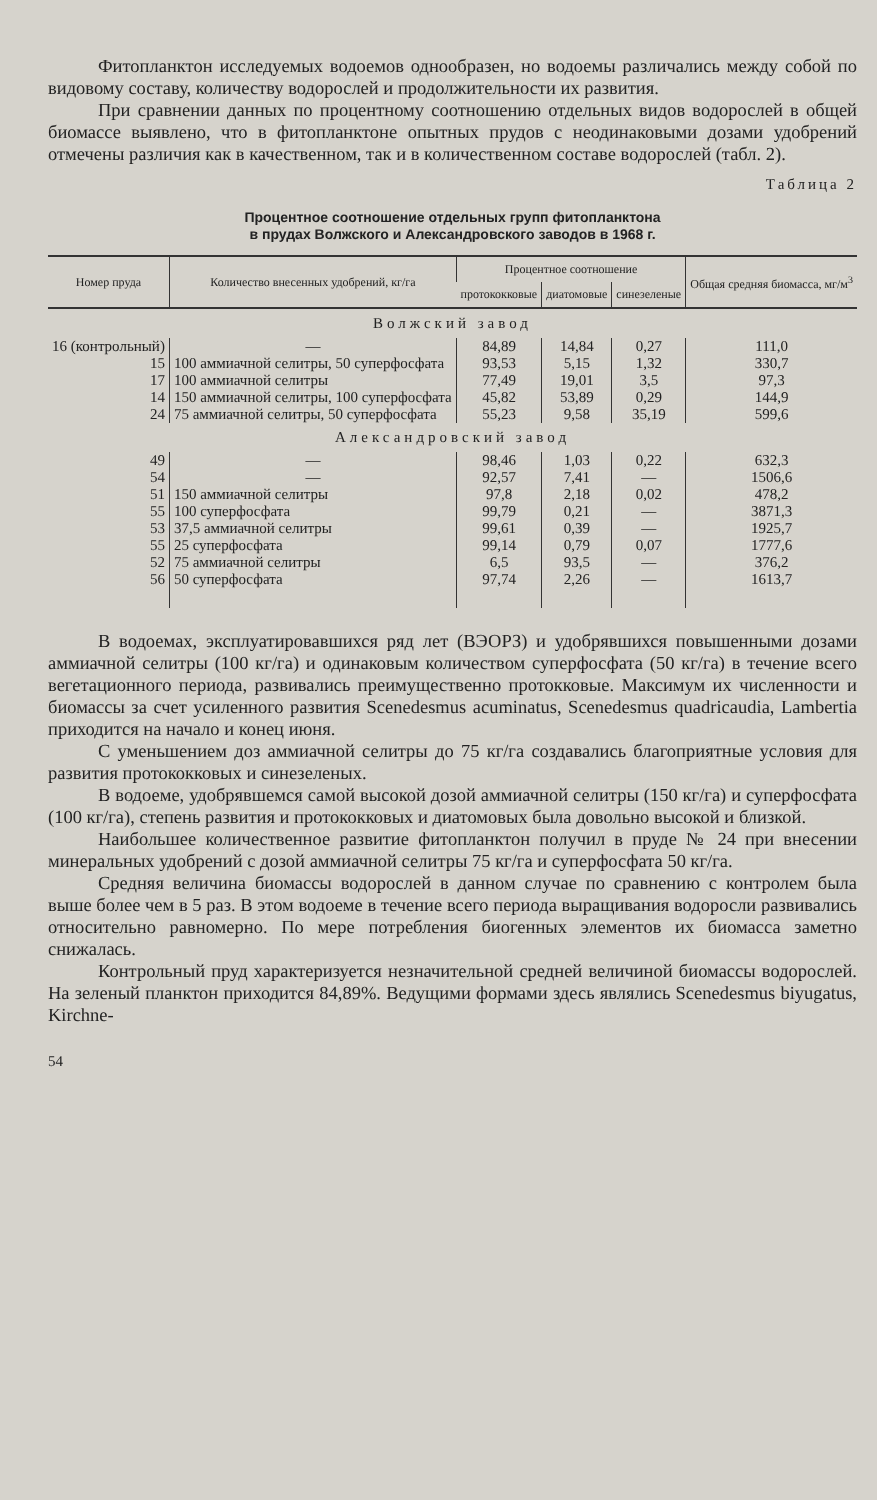Фитопланктон исследуемых водоемов однообразен, но водоемы различались между собой по видовому составу, количеству водорослей и продолжительности их развития.
При сравнении данных по процентному соотношению отдельных видов водорослей в общей биомассе выявлено, что в фитопланктоне опытных прудов с неодинаковыми дозами удобрений отмечены различия как в качественном, так и в количественном составе водорослей (табл. 2).
Таблица 2
Процентное соотношение отдельных групп фитопланктона
в прудах Волжского и Александровского заводов в 1968 г.
| Номер пруда | Количество внесенных удобрений, кг/га | Процентное соотношение | | | Общая средняя биомасса, мг/м<sup>3</sup> |
| --- | --- | --- | --- | --- | --- |
| | | протококковые | диатомовые | синезеленые | |
| Волжский завод | | | | | |
| 16 (контрольный) | — | 84,89 | 14,84 | 0,27 | 111,0 |
| 15 | 100 аммиачной селитры, 50 суперфосфата | 93,53 | 5,15 | 1,32 | 330,7 |
| 17 | 100 аммиачной селитры | 77,49 | 19,01 | 3,5 | 97,3 |
| 14 | 150 аммиачной селитры, 100 суперфосфата | 45,82 | 53,89 | 0,29 | 144,9 |
| 24 | 75 аммиачной селитры, 50 суперфосфата | 55,23 | 9,58 | 35,19 | 599,6 |
| Александровский завод | | | | | |
| 49 | — | 98,46 | 1,03 | 0,22 | 632,3 |
| 54 | — | 92,57 | 7,41 | — | 1506,6 |
| 51 | 150 аммиачной селитры | 97,8 | 2,18 | 0,02 | 478,2 |
| 55 | 100 суперфосфата | 99,79 | 0,21 | — | 3871,3 |
| 53 | 37,5 аммиачной селитры | 99,61 | 0,39 | — | 1925,7 |
| 55 | 25 суперфосфата | 99,14 | 0,79 | 0,07 | 1777,6 |
| 52 | 75 аммиачной селитры | 6,5 | 93,5 | — | 376,2 |
| 56 | 50 суперфосфата | 97,74 | 2,26 | — | 1613,7 |
В водоемах, эксплуатировавшихся ряд лет (ВЭОРЗ) и удобрявшихся повышенными дозами аммиачной селитры (100 кг/га) и одинаковым количеством суперфосфата (50 кг/га) в течение всего вегетационного периода, развивались преимущественно протокковые. Максимум их численности и биомассы за счет усиленного развития Scenedesmus acuminatus, Scenedesmus quadricaudia, Lambertia приходится на начало и конец июня.
С уменьшением доз аммиачной селитры до 75 кг/га создавались благоприятные условия для развития протококковых и синезеленых.
В водоеме, удобрявшемся самой высокой дозой аммиачной селитры (150 кг/га) и суперфосфата (100 кг/га), степень развития и протококковых и диатомовых была довольно высокой и близкой.
Наибольшее количественное развитие фитопланктон получил в пруде № 24 при внесении минеральных удобрений с дозой аммиачной селитры 75 кг/га и суперфосфата 50 кг/га.
Средняя величина биомассы водорослей в данном случае по сравнению с контролем была выше более чем в 5 раз. В этом водоеме в течение всего периода выращивания водоросли развивались относительно равномерно. По мере потребления биогенных элементов их биомасса заметно снижалась.
Контрольный пруд характеризуется незначительной средней величиной биомассы водорослей. На зеленый планктон приходится 84,89%. Ведущими формами здесь являлись Scenedesmus biyugatus, Kirchne-
54